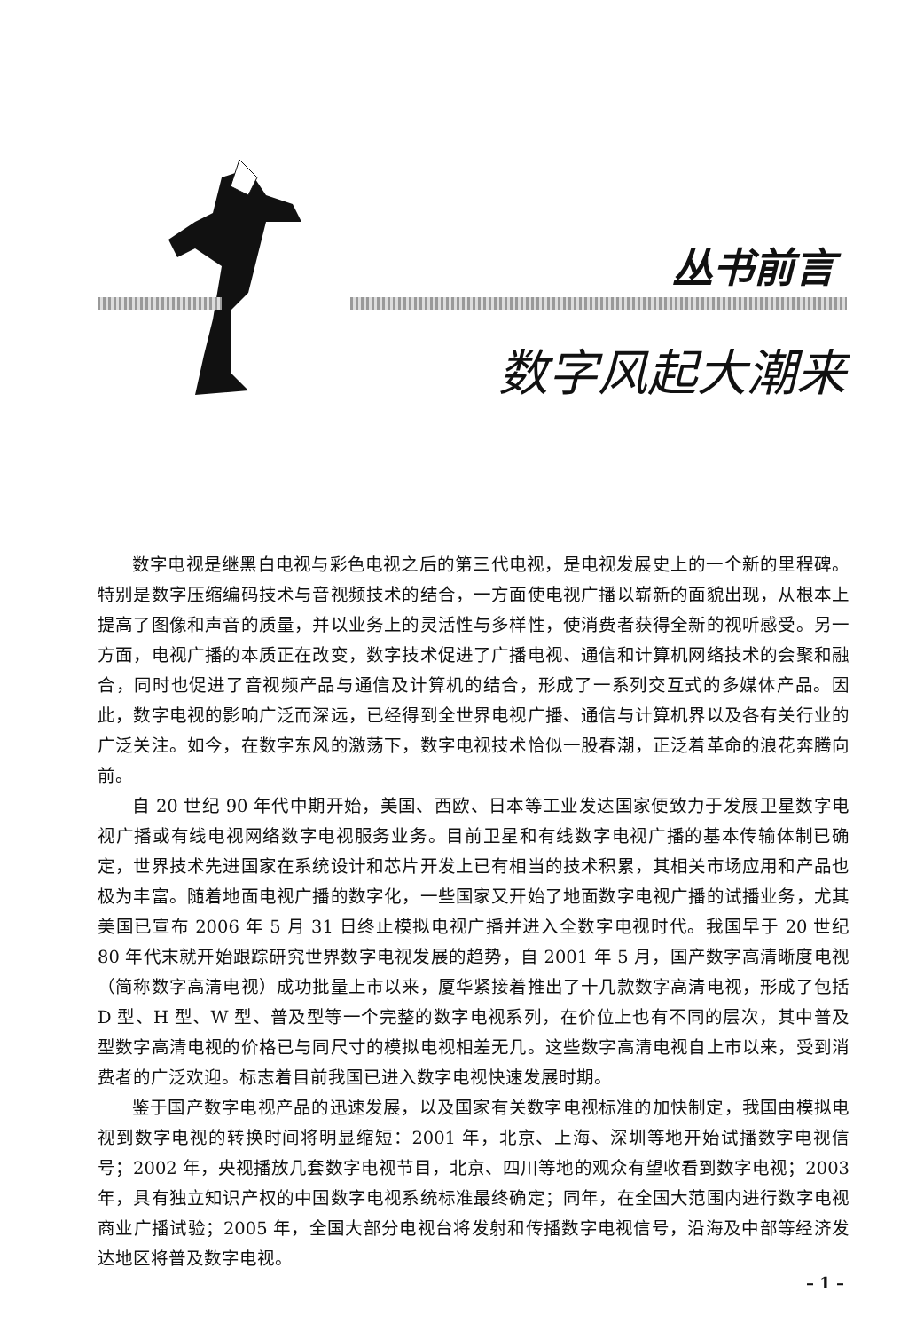丛书前言
数字风起大潮来
数字电视是继黑白电视与彩色电视之后的第三代电视，是电视发展史上的一个新的里程碑。特别是数字压缩编码技术与音视频技术的结合，一方面使电视广播以崭新的面貌出现，从根本上提高了图像和声音的质量，并以业务上的灵活性与多样性，使消费者获得全新的视听感受。另一方面，电视广播的本质正在改变，数字技术促进了广播电视、通信和计算机网络技术的会聚和融合，同时也促进了音视频产品与通信及计算机的结合，形成了一系列交互式的多媒体产品。因此，数字电视的影响广泛而深远，已经得到全世界电视广播、通信与计算机界以及各有关行业的广泛关注。如今，在数字东风的激荡下，数字电视技术恰似一股春潮，正泛着革命的浪花奔腾向前。
自 20 世纪 90 年代中期开始，美国、西欧、日本等工业发达国家便致力于发展卫星数字电视广播或有线电视网络数字电视服务业务。目前卫星和有线数字电视广播的基本传输体制已确定，世界技术先进国家在系统设计和芯片开发上已有相当的技术积累，其相关市场应用和产品也极为丰富。随着地面电视广播的数字化，一些国家又开始了地面数字电视广播的试播业务，尤其美国已宣布 2006 年 5 月 31 日终止模拟电视广播并进入全数字电视时代。我国早于 20 世纪 80 年代末就开始跟踪研究世界数字电视发展的趋势，自 2001 年 5 月，国产数字高清晰度电视（简称数字高清电视）成功批量上市以来，厦华紧接着推出了十几款数字高清电视，形成了包括 D 型、H 型、W 型、普及型等一个完整的数字电视系列，在价位上也有不同的层次，其中普及型数字高清电视的价格已与同尺寸的模拟电视相差无几。这些数字高清电视自上市以来，受到消费者的广泛欢迎。标志着目前我国已进入数字电视快速发展时期。
鉴于国产数字电视产品的迅速发展，以及国家有关数字电视标准的加快制定，我国由模拟电视到数字电视的转换时间将明显缩短：2001 年，北京、上海、深圳等地开始试播数字电视信号；2002 年，央视播放几套数字电视节目，北京、四川等地的观众有望收看到数字电视；2003 年，具有独立知识产权的中国数字电视系统标准最终确定；同年，在全国大范围内进行数字电视商业广播试验；2005 年，全国大部分电视台将发射和传播数字电视信号，沿海及中部等经济发达地区将普及数字电视。
– 1 –